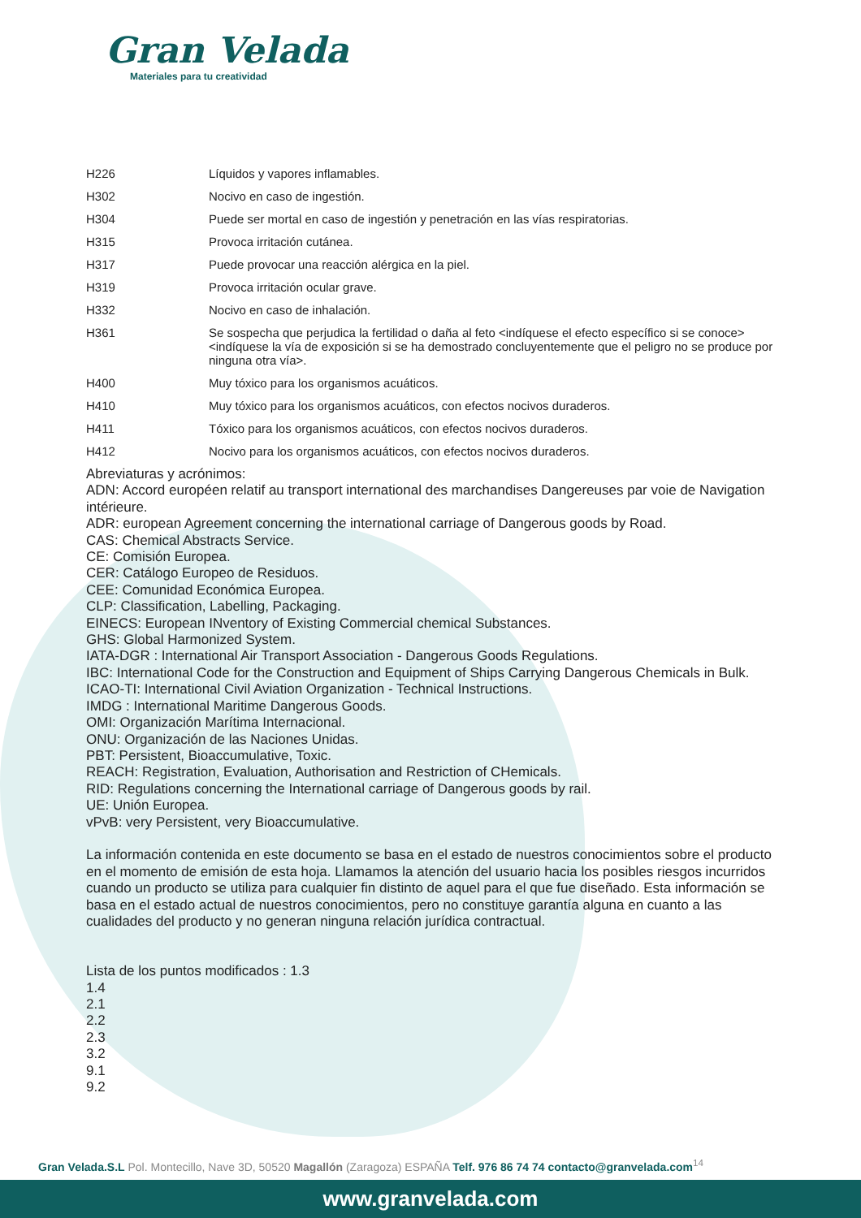Gran Velada
Materiales para tu creatividad
| H226 | Líquidos y vapores inflamables. |
| H302 | Nocivo en caso de ingestión. |
| H304 | Puede ser mortal en caso de ingestión y penetración en las vías respiratorias. |
| H315 | Provoca irritación cutánea. |
| H317 | Puede provocar una reacción alérgica en la piel. |
| H319 | Provoca irritación ocular grave. |
| H332 | Nocivo en caso de inhalación. |
| H361 | Se sospecha que perjudica la fertilidad o daña al feto <indíquese el efecto específico si se conoce> <indíquese la vía de exposición si se ha demostrado concluyentemente que el peligro no se produce por ninguna otra vía>. |
| H400 | Muy tóxico para los organismos acuáticos. |
| H410 | Muy tóxico para los organismos acuáticos, con efectos nocivos duraderos. |
| H411 | Tóxico para los organismos acuáticos, con efectos nocivos duraderos. |
| H412 | Nocivo para los organismos acuáticos, con efectos nocivos duraderos. |
Abreviaturas y acrónimos:
ADN: Accord européen relatif au transport international des marchandises Dangereuses par voie de Navigation intérieure.
ADR: european Agreement concerning the international carriage of Dangerous goods by Road.
CAS: Chemical Abstracts Service.
CE: Comisión Europea.
CER: Catálogo Europeo de Residuos.
CEE: Comunidad Económica Europea.
CLP: Classification, Labelling, Packaging.
EINECS: European INventory of Existing Commercial chemical Substances.
GHS: Global Harmonized System.
IATA-DGR : International Air Transport Association - Dangerous Goods Regulations.
IBC: International Code for the Construction and Equipment of Ships Carrying Dangerous Chemicals in Bulk.
ICAO-TI: International Civil Aviation Organization - Technical Instructions.
IMDG : International Maritime Dangerous Goods.
OMI: Organización Marítima Internacional.
ONU: Organización de las Naciones Unidas.
PBT: Persistent, Bioaccumulative, Toxic.
REACH: Registration, Evaluation, Authorisation and Restriction of CHemicals.
RID: Regulations concerning the International carriage of Dangerous goods by rail.
UE: Unión Europea.
vPvB: very Persistent, very Bioaccumulative.
La información contenida en este documento se basa en el estado de nuestros conocimientos sobre el producto en el momento de emisión de esta hoja. Llamamos la atención del usuario hacia los posibles riesgos incurridos cuando un producto se utiliza para cualquier fin distinto de aquel para el que fue diseñado. Esta información se basa en el estado actual de nuestros conocimientos, pero no constituye garantía alguna en cuanto a las cualidades del producto y no generan ninguna relación jurídica contractual.
Lista de los puntos modificados : 1.3
1.4
2.1
2.2
2.3
3.2
9.1
9.2
Gran Velada.S.L Pol. Montecillo, Nave 3D, 50520 Magallón (Zaragoza) ESPAÑA Telf. 976 86 74 74 contacto@granvelada.com<sup>14</sup>
www.granvelada.com